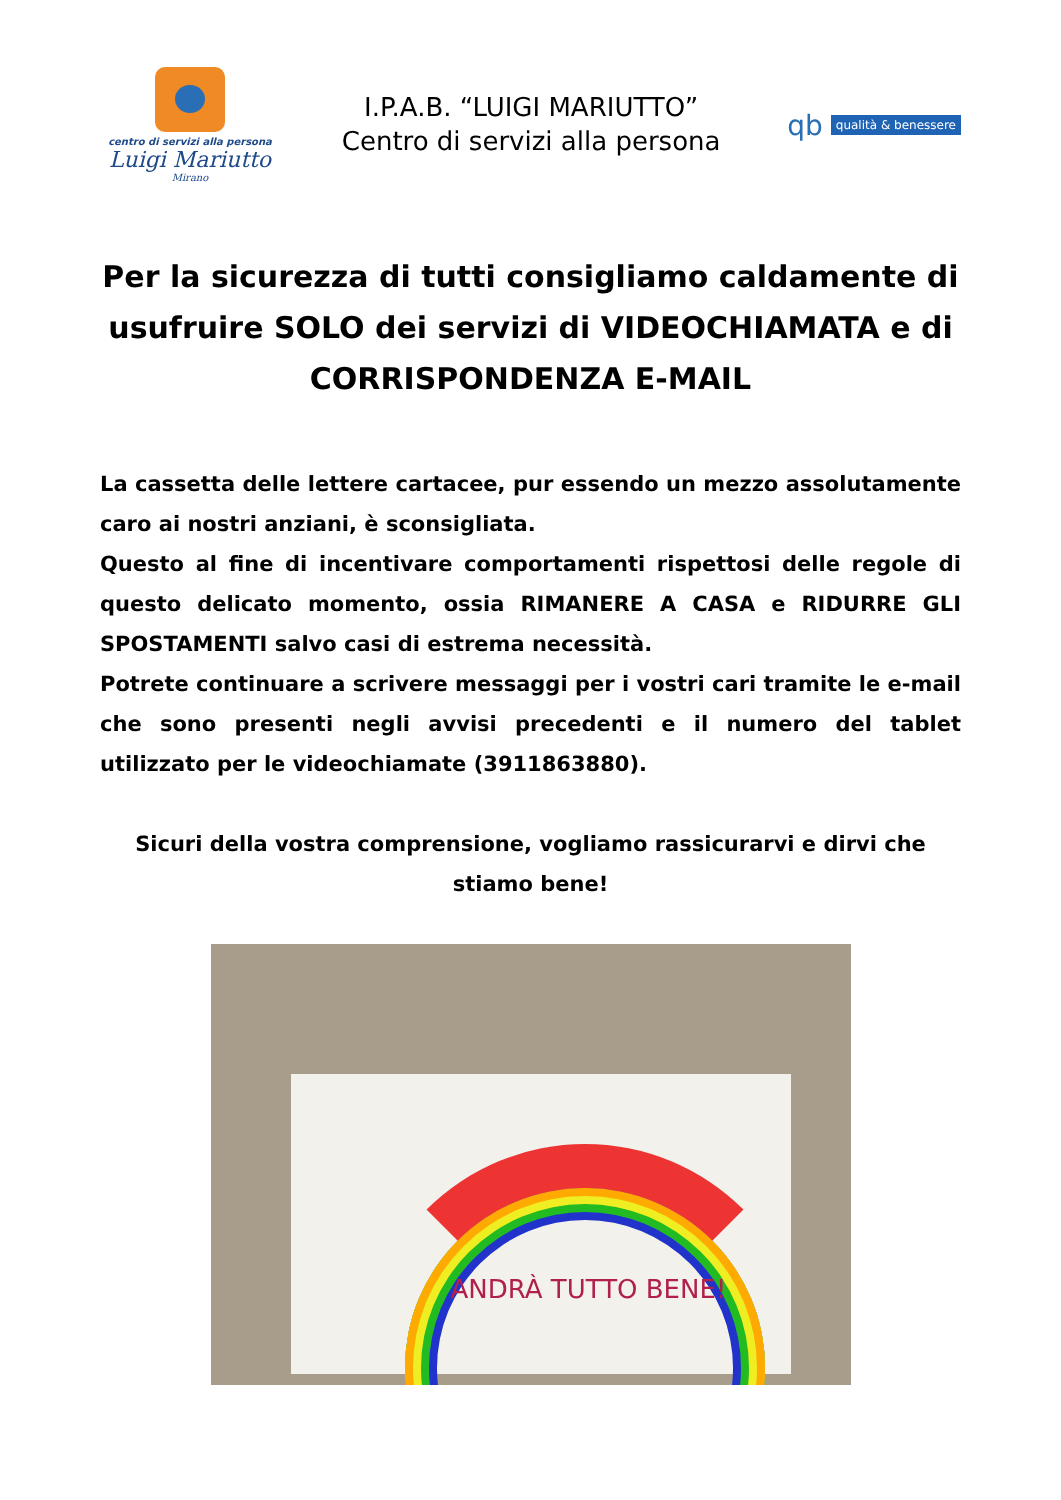centro di servizi alla persona
Luigi Mariutto
Mirano
I.P.A.B. “LUIGI MARIUTTO”
Centro di servizi alla persona
qb qualità & benessere
Per la sicurezza di tutti consigliamo caldamente di usufruire SOLO dei servizi di VIDEOCHIAMATA e di CORRISPONDENZA E-MAIL
La cassetta delle lettere cartacee, pur essendo un mezzo assolutamente caro ai nostri anziani, è sconsigliata.
Questo al fine di incentivare comportamenti rispettosi delle regole di questo delicato momento, ossia RIMANERE A CASA e RIDURRE GLI SPOSTAMENTI salvo casi di estrema necessità.
Potrete continuare a scrivere messaggi per i vostri cari tramite le e-mail che sono presenti negli avvisi precedenti e il numero del tablet utilizzato per le videochiamate (3911863880).
Sicuri della vostra comprensione, vogliamo rassicurarvi e dirvi che stiamo bene!
ANDRÀ TUTTO BENE!